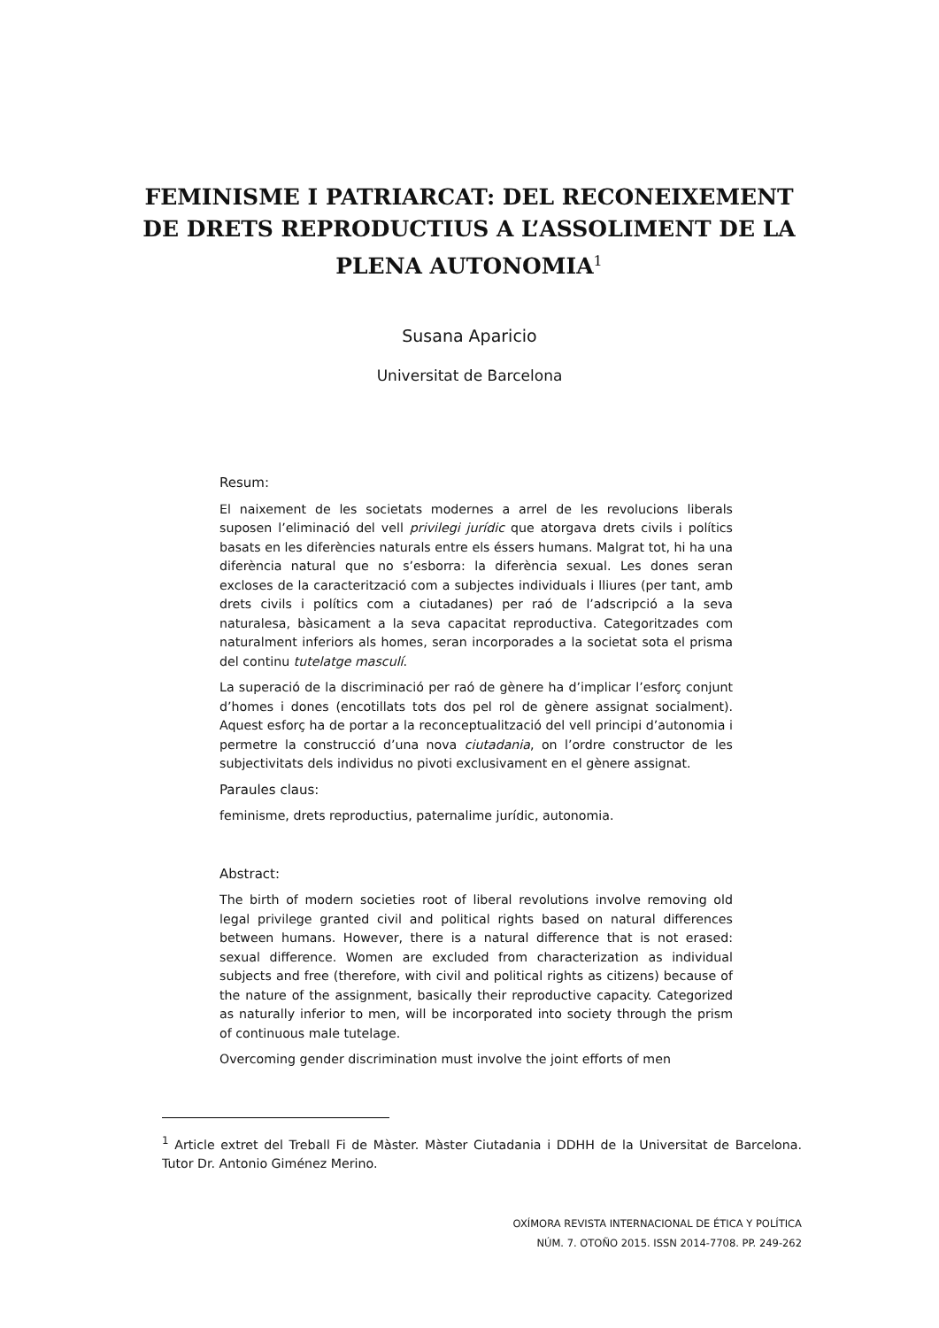FEMINISME I PATRIARCAT: DEL RECONEIXEMENT DE DRETS REPRODUCTIUS A L’ASSOLIMENT DE LA PLENA AUTONOMIA<sup>1</sup>
Susana Aparicio
Universitat de Barcelona
Resum:
El naixement de les societats modernes a arrel de les revolucions liberals suposen l’eliminació del vell privilegi jurídic que atorgava drets civils i polítics basats en les diferències naturals entre els éssers humans. Malgrat tot, hi ha una diferència natural que no s’esborra: la diferència sexual. Les dones seran excloses de la caracterització com a subjectes individuals i lliures (per tant, amb drets civils i polítics com a ciutadanes) per raó de l’adscripció a la seva naturalesa, bàsicament a la seva capacitat reproductiva. Categoritzades com naturalment inferiors als homes, seran incorporades a la societat sota el prisma del continu tutelatge masculí.
La superació de la discriminació per raó de gènere ha d’implicar l’esforç conjunt d’homes i dones (encotillats tots dos pel rol de gènere assignat socialment). Aquest esforç ha de portar a la reconceptualització del vell principi d’autonomia i permetre la construcció d’una nova ciutadania, on l’ordre constructor de les subjectivitats dels individus no pivoti exclusivament en el gènere assignat.
Paraules claus:
feminisme, drets reproductius, paternalime jurídic, autonomia.
Abstract:
The birth of modern societies root of liberal revolutions involve removing old legal privilege granted civil and political rights based on natural differences between humans. However, there is a natural difference that is not erased: sexual difference. Women are excluded from characterization as individual subjects and free (therefore, with civil and political rights as citizens) because of the nature of the assignment, basically their reproductive capacity. Categorized as naturally inferior to men, will be incorporated into society through the prism of continuous male tutelage.
Overcoming gender discrimination must involve the joint efforts of men
<sup>1</sup> Article extret del Treball Fi de Màster. Màster Ciutadania i DDHH de la Universitat de Barcelona. Tutor Dr. Antonio Giménez Merino.
OXÍMORA REVISTA INTERNACIONAL DE ÉTICA Y POLÍTICA
NÚM. 7. OTOÑO 2015. ISSN 2014-7708. PP. 249-262